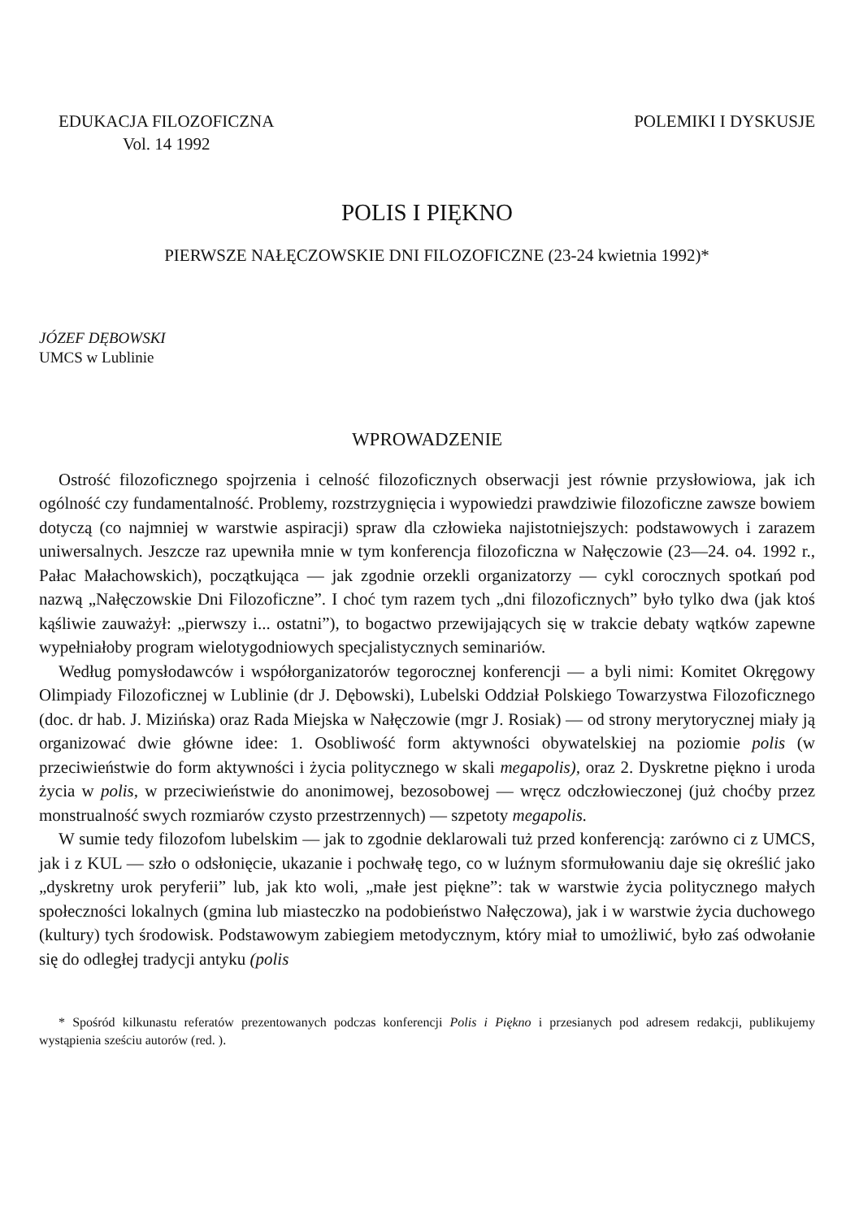EDUKACJA FILOZOFICZNA
Vol. 14 1992
POLEMIKI I DYSKUSJE
POLIS I PIĘKNO
PIERWSZE NAŁĘCZOWSKIE DNI FILOZOFICZNE (23-24 kwietnia 1992)*
JÓZEF DĘBOWSKI
UMCS w Lublinie
WPROWADZENIE
Ostrość filozoficznego spojrzenia i celność filozoficznych obserwacji jest równie przysłowiowa, jak ich ogólność czy fundamentalność. Problemy, rozstrzygnięcia i wypowiedzi prawdziwie filozoficzne zawsze bowiem dotyczą (co najmniej w warstwie aspiracji) spraw dla człowieka najistotniejszych: podstawowych i zarazem uniwersalnych. Jeszcze raz upewniła mnie w tym konferencja filozoficzna w Nałęczowie (23—24. o4. 1992 r., Pałac Małachowskich), początkująca — jak zgodnie orzekli organizatorzy — cykl corocznych spotkań pod nazwą „Nałęczowskie Dni Filozoficzne”. I choć tym razem tych „dni filozoficznych” było tylko dwa (jak ktoś kąśliwie zauważył: „pierwszy i... ostatni”), to bogactwo przewijających się w trakcie debaty wątków zapewne wypełniałoby program wielotygodniowych specjalistycznych seminariów.
Według pomysłodawców i współorganizatorów tegorocznej konferencji — a byli nimi: Komitet Okręgowy Olimpiady Filozoficznej w Lublinie (dr J. Dębowski), Lubelski Oddział Polskiego Towarzystwa Filozoficznego (doc. dr hab. J. Mizińska) oraz Rada Miejska w Nałęczowie (mgr J. Rosiak) — od strony merytorycznej miały ją organizować dwie główne idee: 1. Osobliwość form aktywności obywatelskiej na poziomie polis (w przeciwieństwie do form aktywności i życia politycznego w skali megapolis), oraz 2. Dyskretne piękno i uroda życia w polis, w przeciwieństwie do anonimowej, bezosobowej — wręcz odczłowieczonej (już choćby przez monstrualność swych rozmiarów czysto przestrzennych) — szpetoty megapolis.
W sumie tedy filozofom lubelskim — jak to zgodnie deklarowali tuż przed konferencją: zarówno ci z UMCS, jak i z KUL — szło o odsłonięcie, ukazanie i pochwałę tego, co w luźnym sformułowaniu daje się określić jako „dyskretny urok peryferii” lub, jak kto woli, „małe jest piękne”: tak w warstwie życia politycznego małych społeczności lokalnych (gmina lub miasteczko na podobieństwo Nałęczowa), jak i w warstwie życia duchowego (kultury) tych środowisk. Podstawowym zabiegiem metodycznym, który miał to umożliwić, było zaś odwołanie się do odległej tradycji antyku (polis
* Spośród kilkunastu referatów prezentowanych podczas konferencji Polis i Piękno i przesianych pod adresem redakcji, publikujemy wystąpienia sześciu autorów (red. ).